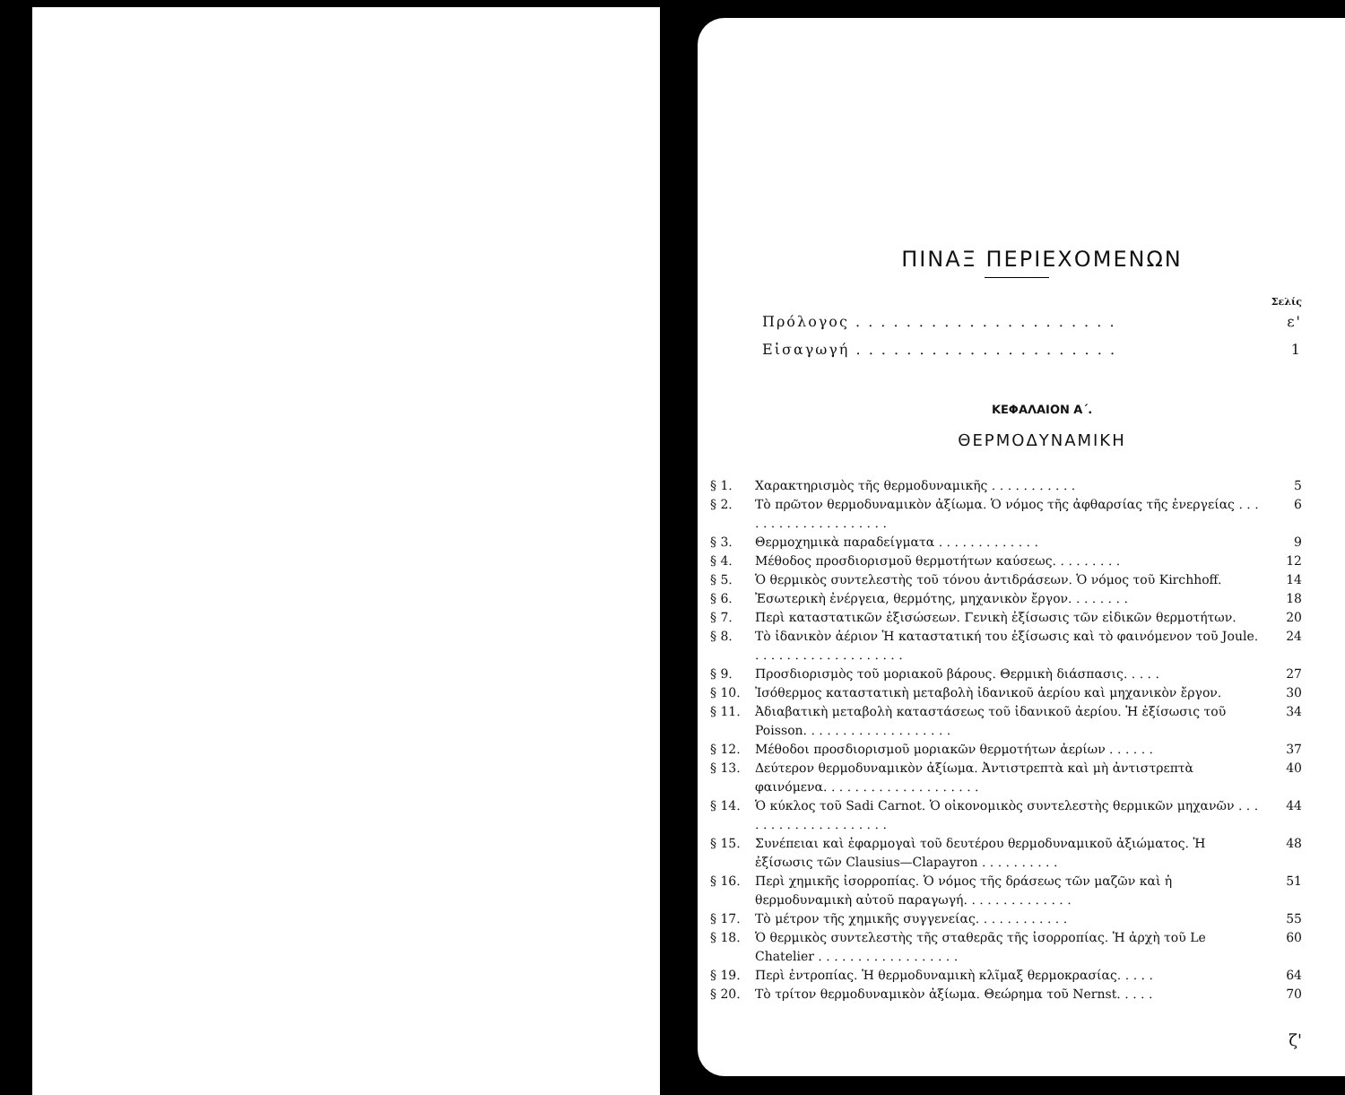ΠΙΝΑΞ ΠΕΡΙΕΧΟΜΕΝΩΝ
Σελίς
Πρόλογος . . . . . . . . . . . . . . . . . . . . . ε'
Εἰσαγωγή . . . . . . . . . . . . . . . . . . . . . 1
ΚΕΦΑΛΑΙΟΝ Α΄.
ΘΕΡΜΟΔΥΝΑΜΙΚΗ
§ 1. Χαρακτηρισμὸς τῆς θερμοδυναμικῆς . . . . . . . . . . . 5
§ 2. Τὸ πρῶτον θερμοδυναμικὸν ἀξίωμα. Ὁ νόμος τῆς ἀφθαρσίας τῆς ἐνεργείας . . . . . . . . . . . . . . . . . . . . 6
§ 3. Θερμοχημικὰ παραδείγματα . . . . . . . . . . . . . 9
§ 4. Μέθοδος προσδιορισμοῦ θερμοτήτων καύσεως. . . . . . . . . 12
§ 5. Ὁ θερμικὸς συντελεστὴς τοῦ τόνου ἀντιδράσεων. Ὁ νόμος τοῦ Kirchhoff. 14
§ 6. Ἐσωτερικὴ ἐνέργεια, θερμότης, μηχανικὸν ἔργον. . . . . . . . 18
§ 7. Περὶ καταστατικῶν ἐξισώσεων. Γενικὴ ἐξίσωσις τῶν εἰδικῶν θερμοτήτων. 20
§ 8. Τὸ ἰδανικὸν ἀέριον Ἡ καταστατική του ἐξίσωσις καὶ τὸ φαινόμενον τοῦ Joule. . . . . . . . . . . . . . . . . . . . 24
§ 9. Προσδιορισμὸς τοῦ μοριακοῦ βάρους. Θερμικὴ διάσπασις. . . . . 27
§ 10. Ἰσόθερμος καταστατικὴ μεταβολὴ ἰδανικοῦ ἀερίου καὶ μηχανικὸν ἔργον. 30
§ 11. Ἀδιαβατικὴ μεταβολὴ καταστάσεως τοῦ ἰδανικοῦ ἀερίου. Ἡ ἐξίσωσις τοῦ Poisson. . . . . . . . . . . . . . . . . . . 34
§ 12. Μέθοδοι προσδιορισμοῦ μοριακῶν θερμοτήτων ἀερίων . . . . . . 37
§ 13. Δεύτερον θερμοδυναμικὸν ἀξίωμα. Ἀντιστρεπτὰ καὶ μὴ ἀντιστρεπτὰ φαινόμενα. . . . . . . . . . . . . . . . . . . . 40
§ 14. Ὁ κύκλος τοῦ Sadi Carnot. Ὁ οἰκονομικὸς συντελεστὴς θερμικῶν μηχανῶν . . . . . . . . . . . . . . . . . . . . 44
§ 15. Συνέπειαι καὶ ἐφαρμογαὶ τοῦ δευτέρου θερμοδυναμικοῦ ἀξιώματος. Ἡ ἐξίσωσις τῶν Clausius—Clapayron . . . . . . . . . . 48
§ 16. Περὶ χημικῆς ἰσορροπίας. Ὁ νόμος τῆς δράσεως τῶν μαζῶν καὶ ἡ θερμοδυναμικὴ αὐτοῦ παραγωγή. . . . . . . . . . . . . . 51
§ 17. Τὸ μέτρον τῆς χημικῆς συγγενείας. . . . . . . . . . . . 55
§ 18. Ὁ θερμικὸς συντελεστὴς τῆς σταθερᾶς τῆς ἰσορροπίας. Ἡ ἀρχὴ τοῦ Le Chatelier . . . . . . . . . . . . . . . . . . 60
§ 19. Περὶ ἐντροπίας. Ἡ θερμοδυναμικὴ κλῖμαξ θερμοκρασίας. . . . . 64
§ 20. Τὸ τρίτον θερμοδυναμικὸν ἀξίωμα. Θεώρημα τοῦ Nernst. . . . . 70
ζ'